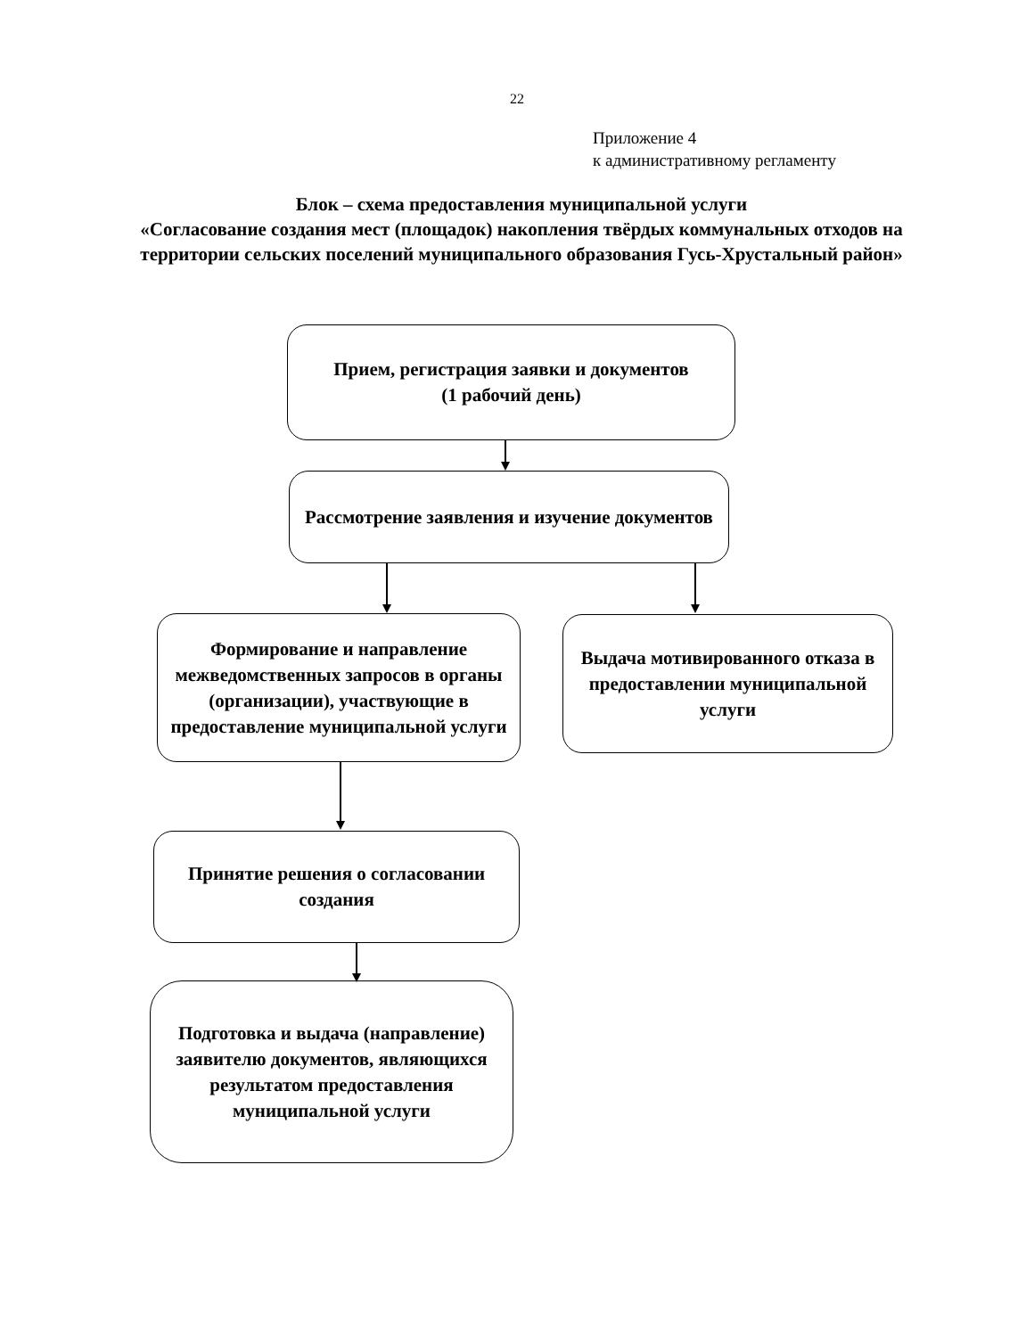22
Приложение 4
к административному регламенту
Блок – схема предоставления муниципальной услуги
«Согласование создания мест (площадок) накопления твёрдых коммунальных отходов на территории сельских поселений муниципального образования Гусь-Хрустальный район»
Прием, регистрация заявки и документов
(1 рабочий день)
Рассмотрение заявления и изучение документов
Формирование и направление межведомственных запросов в органы (организации), участвующие в предоставление муниципальной услуги
Выдача мотивированного отказа в предоставлении муниципальной услуги
Принятие решения о согласовании создания
Подготовка и выдача (направление) заявителю документов, являющихся результатом предоставления муниципальной услуги